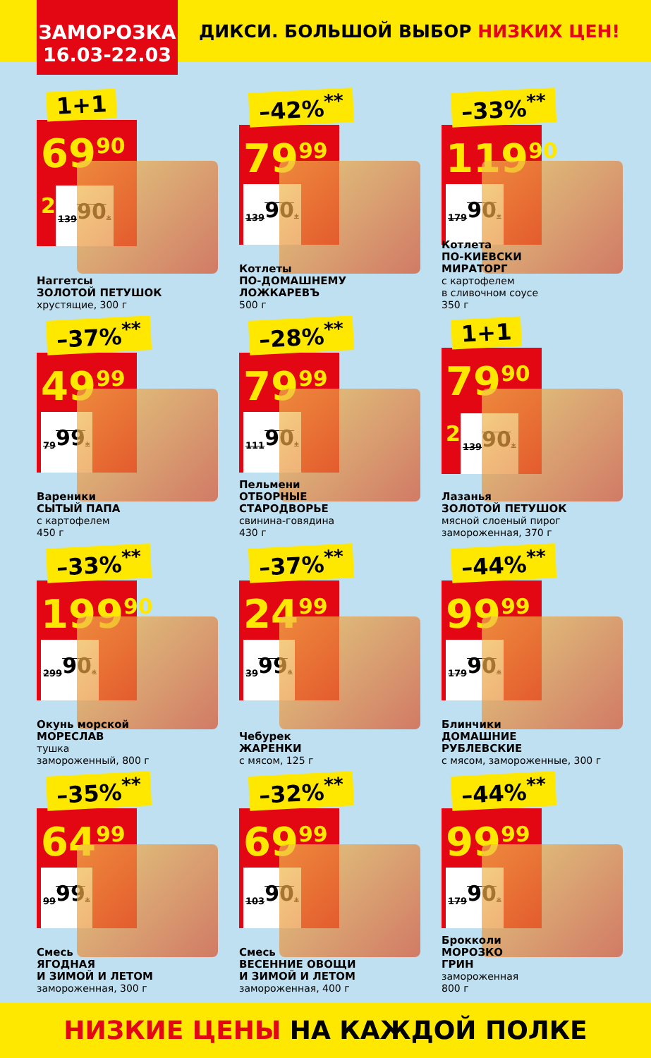ЗАМОРОЗКА
16.03-22.03
ДИКСИ. БОЛЬШОЙ ВЫБОР НИЗКИХ ЦЕН!
1+1
69<sup>90</sup> <sup>2</sup> 139<sup>90</sup>*
Наггетсы
ЗОЛОТОЙ ПЕТУШОК
хрустящие, 300 г
–42%<sup>**</sup>
79<sup>99</sup> 139<sup>90</sup>*
Котлеты
ПО-ДОМАШНЕМУ
ЛОЖКАРЕВЪ
500 г
–33%<sup>**</sup>
119<sup>90</sup> 179<sup>90</sup>*
Котлета
ПО-КИЕВСКИ
МИРАТОРГ
с картофелем
в сливочном соусе
350 г
–37%<sup>**</sup>
49<sup>99</sup> 79<sup>99</sup>*
Вареники
СЫТЫЙ ПАПА
с картофелем
450 г
–28%<sup>**</sup>
79<sup>99</sup> 111<sup>90</sup>*
Пельмени
ОТБОРНЫЕ
СТАРОДВОРЬЕ
свинина-говядина
430 г
1+1
79<sup>90</sup> <sup>2</sup> 139<sup>90</sup>*
Лазанья
ЗОЛОТОЙ ПЕТУШОК
мясной слоеный пирог
замороженная, 370 г
–33%<sup>**</sup>
199<sup>90</sup> 299<sup>90</sup>*
Окунь морской
МОРЕСЛАВ
тушка
замороженный, 800 г
–37%<sup>**</sup>
24<sup>99</sup> 39<sup>99</sup>*
Чебурек
ЖАРЕНКИ
с мясом, 125 г
–44%<sup>**</sup>
99<sup>99</sup> 179<sup>90</sup>*
Блинчики
ДОМАШНИЕ
РУБЛЕВСКИЕ
с мясом, замороженные, 300 г
–35%<sup>**</sup>
64<sup>99</sup> 99<sup>99</sup>*
Смесь
ЯГОДНАЯ
И ЗИМОЙ И ЛЕТОМ
замороженная, 300 г
–32%<sup>**</sup>
69<sup>99</sup> 103<sup>90</sup>*
Смесь
ВЕСЕННИЕ ОВОЩИ
И ЗИМОЙ И ЛЕТОМ
замороженная, 400 г
–44%<sup>**</sup>
99<sup>99</sup> 179<sup>90</sup>*
Брокколи
МОРОЗКО
ГРИН
замороженная
800 г
НИЗКИЕ ЦЕНЫ НА КАЖДОЙ ПОЛКЕ